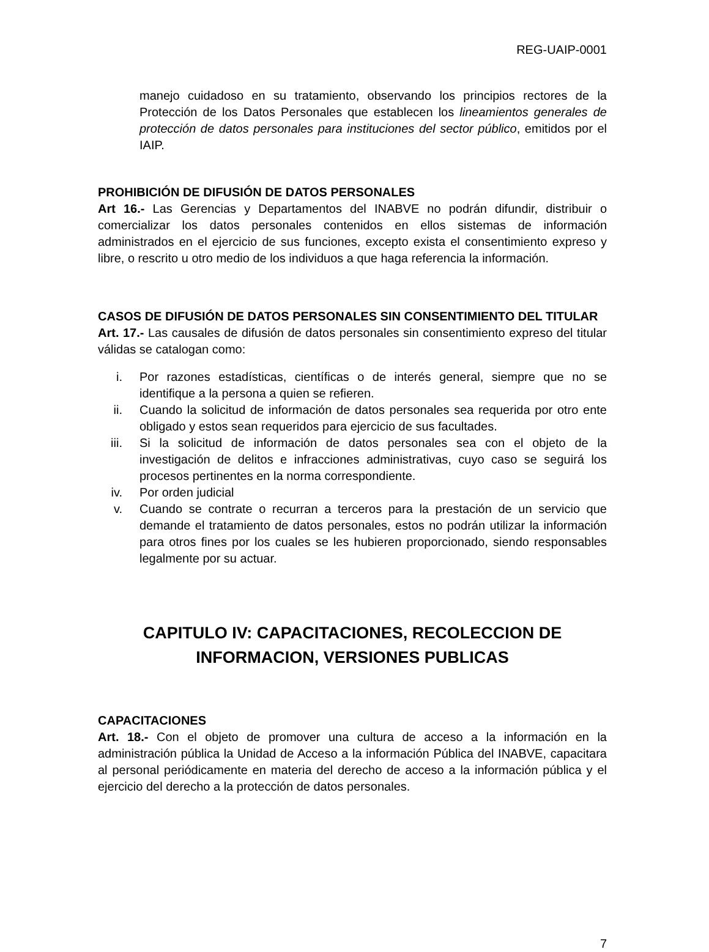REG-UAIP-0001
manejo cuidadoso en su tratamiento, observando los principios rectores de la Protección de los Datos Personales que establecen los lineamientos generales de protección de datos personales para instituciones del sector público, emitidos por el IAIP.
PROHIBICIÓN DE DIFUSIÓN DE DATOS PERSONALES
Art 16.- Las Gerencias y Departamentos del INABVE no podrán difundir, distribuir o comercializar los datos personales contenidos en ellos sistemas de información administrados en el ejercicio de sus funciones, excepto exista el consentimiento expreso y libre, o rescrito u otro medio de los individuos a que haga referencia la información.
CASOS DE DIFUSIÓN DE DATOS PERSONALES SIN CONSENTIMIENTO DEL TITULAR
Art. 17.- Las causales de difusión de datos personales sin consentimiento expreso del titular válidas se catalogan como:
i. Por razones estadísticas, científicas o de interés general, siempre que no se identifique a la persona a quien se refieren.
ii. Cuando la solicitud de información de datos personales sea requerida por otro ente obligado y estos sean requeridos para ejercicio de sus facultades.
iii. Si la solicitud de información de datos personales sea con el objeto de la investigación de delitos e infracciones administrativas, cuyo caso se seguirá los procesos pertinentes en la norma correspondiente.
iv. Por orden judicial
v. Cuando se contrate o recurran a terceros para la prestación de un servicio que demande el tratamiento de datos personales, estos no podrán utilizar la información para otros fines por los cuales se les hubieren proporcionado, siendo responsables legalmente por su actuar.
CAPITULO IV: CAPACITACIONES, RECOLECCION DE
INFORMACION, VERSIONES PUBLICAS
CAPACITACIONES
Art. 18.- Con el objeto de promover una cultura de acceso a la información en la administración pública la Unidad de Acceso a la información Pública del INABVE, capacitara al personal periódicamente en materia del derecho de acceso a la información pública y el ejercicio del derecho a la protección de datos personales.
7